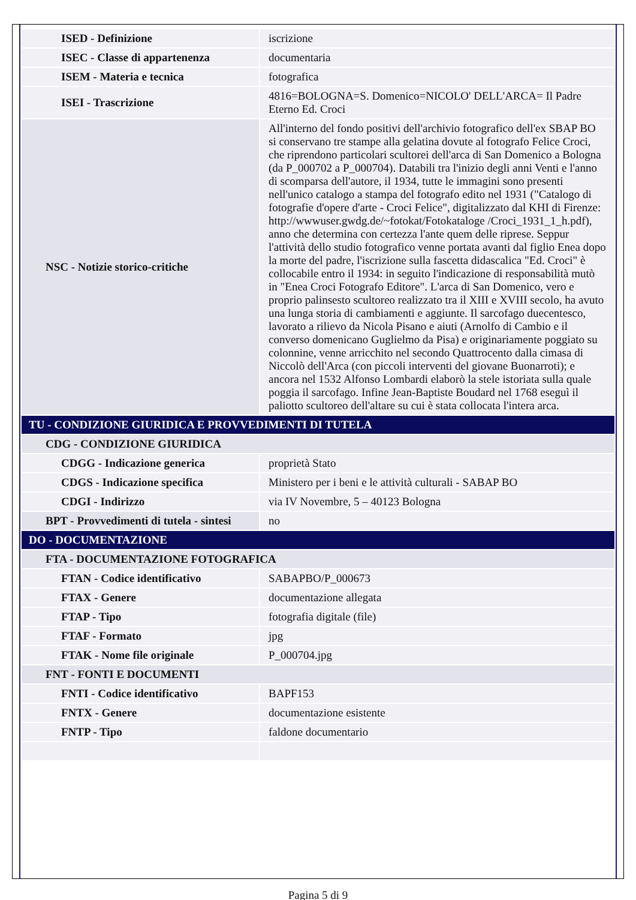| ISED - Definizione | iscrizione |
| ISEC - Classe di appartenenza | documentaria |
| ISEM - Materia e tecnica | fotografica |
| ISEI - Trascrizione | 4816=BOLOGNA=S. Domenico=NICOLO' DELL'ARCA= Il Padre Eterno Ed. Croci |
| NSC - Notizie storico-critiche | All'interno del fondo positivi dell'archivio fotografico dell'ex SBAP BO si conservano tre stampe alla gelatina dovute al fotografo Felice Croci, che riprendono particolari scultorei dell'arca di San Domenico a Bologna (da P_000702 a P_000704). Databili tra l'inizio degli anni Venti e l'anno di scomparsa dell'autore, il 1934, tutte le immagini sono presenti nell'unico catalogo a stampa del fotografo edito nel 1931 ("Catalogo di fotografie d'opere d'arte - Croci Felice", digitalizzato dal KHI di Firenze: http://wwwuser.gwdg.de/~fotokat/Fotokataloge /Croci_1931_1_h.pdf), anno che determina con certezza l'ante quem delle riprese. Seppur l'attività dello studio fotografico venne portata avanti dal figlio Enea dopo la morte del padre, l'iscrizione sulla fascetta didascalica "Ed. Croci" è collocabile entro il 1934: in seguito l'indicazione di responsabilità mutò in "Enea Croci Fotografo Editore". L'arca di San Domenico, vero e proprio palinsesto scultoreo realizzato tra il XIII e XVIII secolo, ha avuto una lunga storia di cambiamenti e aggiunte. Il sarcofago duecentesco, lavorato a rilievo da Nicola Pisano e aiuti (Arnolfo di Cambio e il converso domenicano Guglielmo da Pisa) e originariamente poggiato su colonnine, venne arricchito nel secondo Quattrocento dalla cimasa di Niccolò dell'Arca (con piccoli interventi del giovane Buonarroti); e ancora nel 1532 Alfonso Lombardi elaborò la stele istoriata sulla quale poggia il sarcofago. Infine Jean-Baptiste Boudard nel 1768 eseguì il paliotto scultoreo dell'altare su cui è stata collocata l'intera arca. |
| TU - CONDIZIONE GIURIDICA E PROVVEDIMENTI DI TUTELA | |
| CDG - CONDIZIONE GIURIDICA | |
| CDGG - Indicazione generica | proprietà Stato |
| CDGS - Indicazione specifica | Ministero per i beni e le attività culturali - SABAP BO |
| CDGI - Indirizzo | via IV Novembre, 5 – 40123 Bologna |
| BPT - Provvedimenti di tutela - sintesi | no |
| DO - DOCUMENTAZIONE | |
| FTA - DOCUMENTAZIONE FOTOGRAFICA | |
| FTAN - Codice identificativo | SABAPBO/P_000673 |
| FTAX - Genere | documentazione allegata |
| FTAP - Tipo | fotografia digitale (file) |
| FTAF - Formato | jpg |
| FTAK - Nome file originale | P_000704.jpg |
| FNT - FONTI E DOCUMENTI | |
| FNTI - Codice identificativo | BAPF153 |
| FNTX - Genere | documentazione esistente |
| FNTP - Tipo | faldone documentario |
Pagina 5 di 9